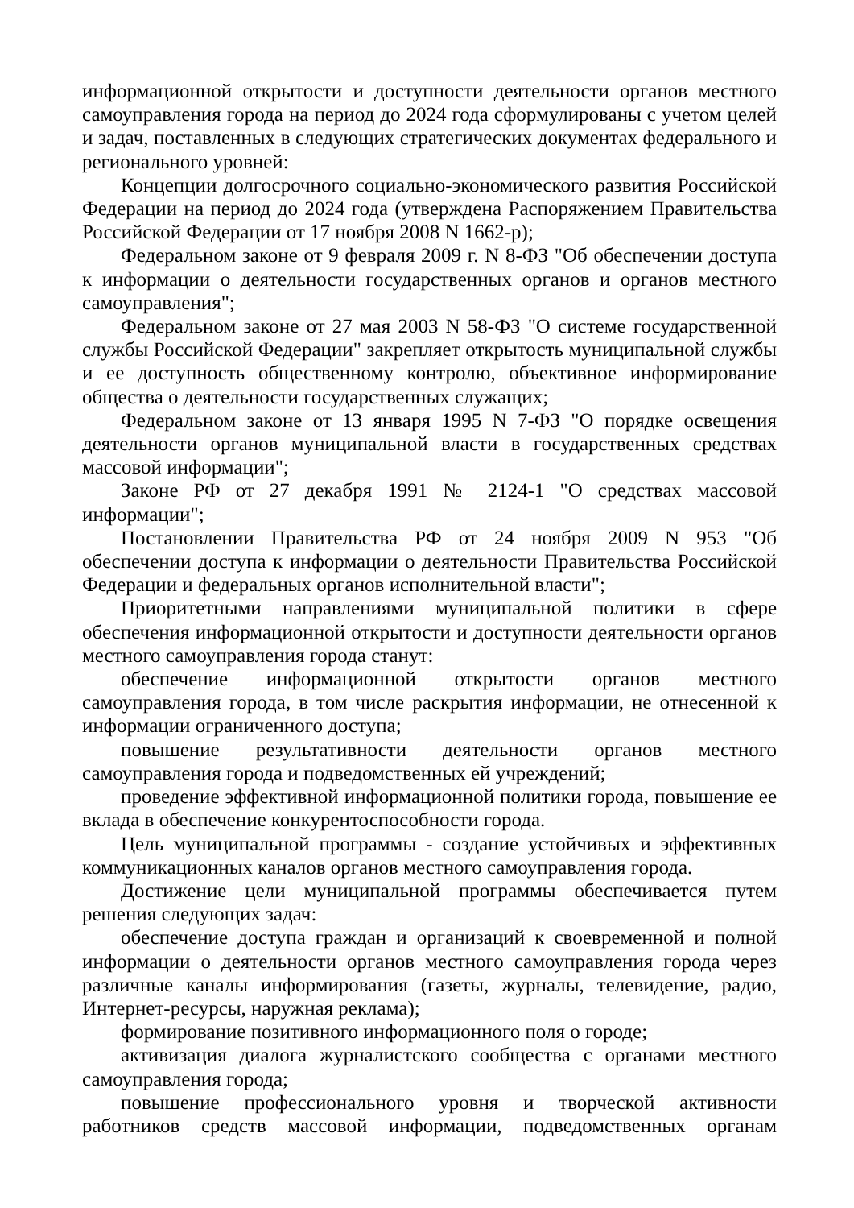информационной открытости и доступности деятельности органов местного самоуправления города на период до 2024 года сформулированы с учетом целей и задач, поставленных в следующих стратегических документах федерального и регионального уровней:
Концепции долгосрочного социально-экономического развития Российской Федерации на период до 2024 года (утверждена Распоряжением Правительства Российской Федерации от 17 ноября 2008 N 1662-р);
Федеральном законе от 9 февраля 2009 г. N 8-ФЗ "Об обеспечении доступа к информации о деятельности государственных органов и органов местного самоуправления";
Федеральном законе от 27 мая 2003 N 58-ФЗ "О системе государственной службы Российской Федерации" закрепляет открытость муниципальной службы и ее доступность общественному контролю, объективное информирование общества о деятельности государственных служащих;
Федеральном законе от 13 января 1995 N 7-ФЗ "О порядке освещения деятельности органов муниципальной власти в государственных средствах массовой информации";
Законе РФ от 27 декабря 1991 № 2124-1 "О средствах массовой информации";
Постановлении Правительства РФ от 24 ноября 2009 N 953 "Об обеспечении доступа к информации о деятельности Правительства Российской Федерации и федеральных органов исполнительной власти";
Приоритетными направлениями муниципальной политики в сфере обеспечения информационной открытости и доступности деятельности органов местного самоуправления города станут:
обеспечение информационной открытости органов местного самоуправления города, в том числе раскрытия информации, не отнесенной к информации ограниченного доступа;
повышение результативности деятельности органов местного самоуправления города и подведомственных ей учреждений;
проведение эффективной информационной политики города, повышение ее вклада в обеспечение конкурентоспособности города.
Цель муниципальной программы - создание устойчивых и эффективных коммуникационных каналов органов местного самоуправления города.
Достижение цели муниципальной программы обеспечивается путем решения следующих задач:
обеспечение доступа граждан и организаций к своевременной и полной информации о деятельности органов местного самоуправления города через различные каналы информирования (газеты, журналы, телевидение, радио, Интернет-ресурсы, наружная реклама);
формирование позитивного информационного поля о городе;
активизация диалога журналистского сообщества с органами местного самоуправления города;
повышение профессионального уровня и творческой активности работников средств массовой информации, подведомственных органам